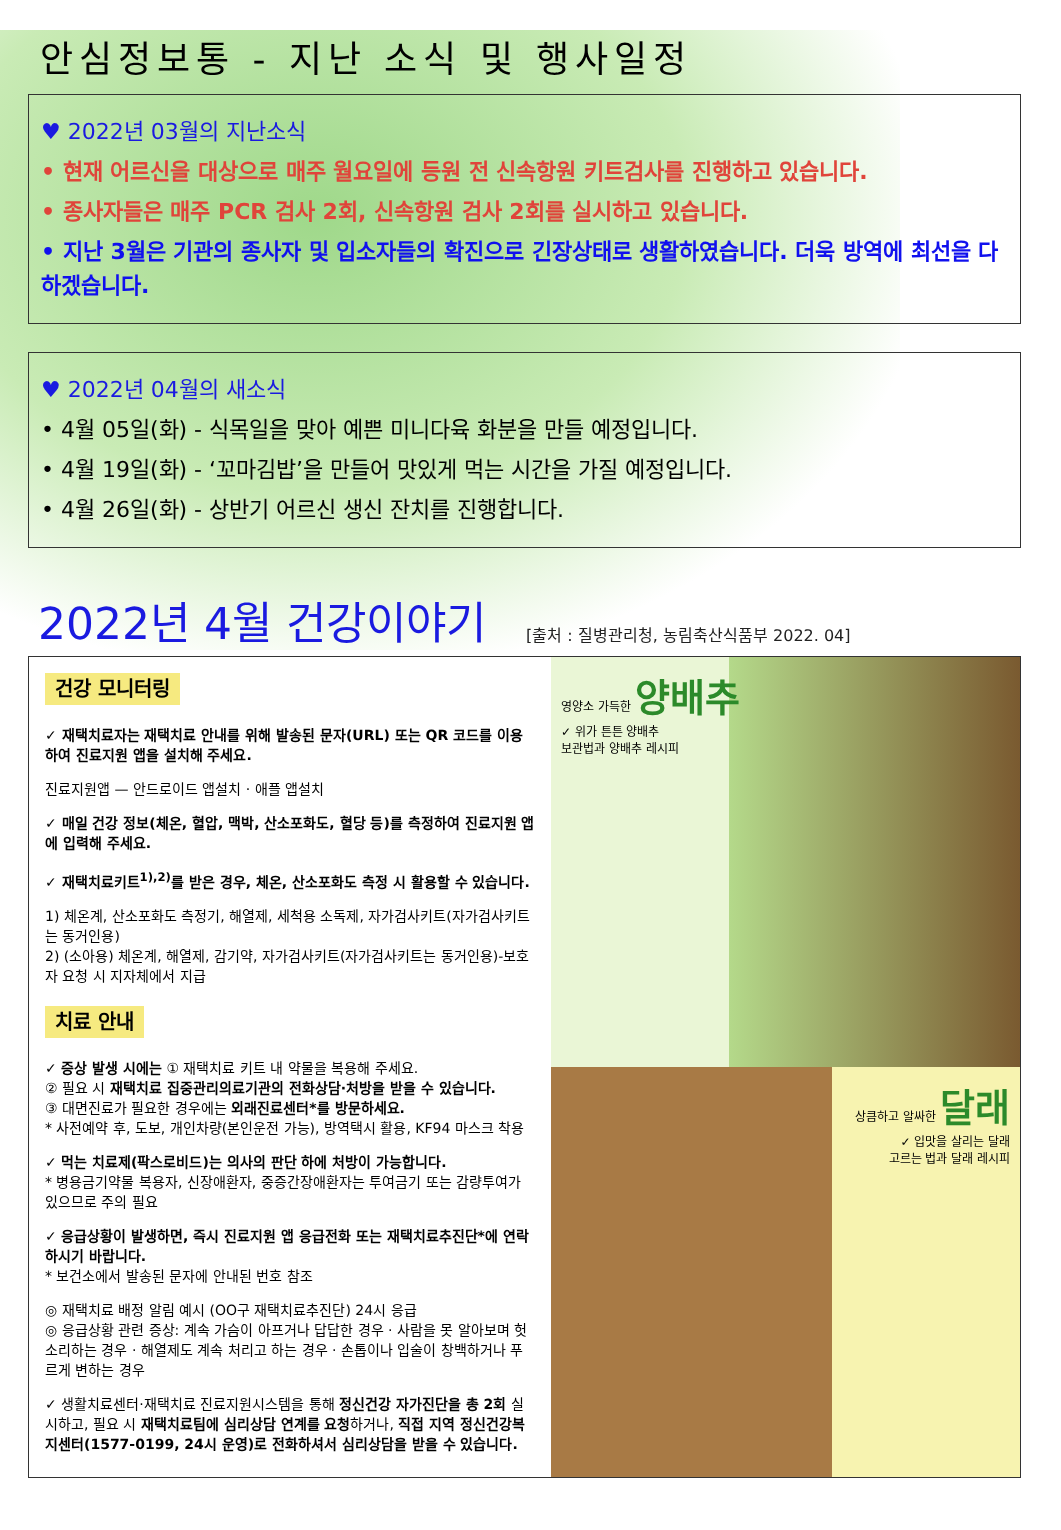안심정보통 - 지난 소식 및 행사일정
♥ 2022년 03월의 지난소식
• 현재 어르신을 대상으로 매주 월요일에 등원 전 신속항원 키트검사를 진행하고 있습니다.
• 종사자들은 매주 PCR 검사 2회, 신속항원 검사 2회를 실시하고 있습니다.
• 지난 3월은 기관의 종사자 및 입소자들의 확진으로 긴장상태로 생활하였습니다. 더욱 방역에 최선을 다 하겠습니다.
♥ 2022년 04월의 새소식
• 4월 05일(화) - 식목일을 맞아 예쁜 미니다육 화분을 만들 예정입니다.
• 4월 19일(화) - ‘꼬마김밥’을 만들어 맛있게 먹는 시간을 가질 예정입니다.
• 4월 26일(화) - 상반기 어르신 생신 잔치를 진행합니다.
2022년 4월 건강이야기 [출처 : 질병관리청, 농림축산식품부 2022. 04]
건강 모니터링
✓ 재택치료자는 재택치료 안내를 위해 발송된 문자(URL) 또는 QR 코드를 이용하여 진료지원 앱을 설치해 주세요.
진료지원앱 — 안드로이드 앱설치 · 애플 앱설치
✓ 매일 건강 정보(체온, 혈압, 맥박, 산소포화도, 혈당 등)를 측정하여 진료지원 앱에 입력해 주세요.
✓ 재택치료키트<sup>1),2)</sup>를 받은 경우, 체온, 산소포화도 측정 시 활용할 수 있습니다.
1) 체온계, 산소포화도 측정기, 해열제, 세척용 소독제, 자가검사키트(자가검사키트는 동거인용)
2) (소아용) 체온계, 해열제, 감기약, 자가검사키트(자가검사키트는 동거인용)-보호자 요청 시 지자체에서 지급
치료 안내
✓ 증상 발생 시에는 ① 재택치료 키트 내 약물을 복용해 주세요.
② 필요 시 재택치료 집중관리의료기관의 전화상담·처방을 받을 수 있습니다.
③ 대면진료가 필요한 경우에는 외래진료센터*를 방문하세요.
* 사전예약 후, 도보, 개인차량(본인운전 가능), 방역택시 활용, KF94 마스크 착용
✓ 먹는 치료제(팍스로비드)는 의사의 판단 하에 처방이 가능합니다.
* 병용금기약물 복용자, 신장애환자, 중증간장애환자는 투여금기 또는 감량투여가 있으므로 주의 필요
✓ 응급상황이 발생하면, 즉시 진료지원 앱 응급전화 또는 재택치료추진단*에 연락하시기 바랍니다.
* 보건소에서 발송된 문자에 안내된 번호 참조
◎ 재택치료 배정 알림 예시 (OO구 재택치료추진단) 24시 응급
◎ 응급상황 관련 증상: 계속 가슴이 아프거나 답답한 경우 · 사람을 못 알아보며 헛소리하는 경우 · 해열제도 계속 처리고 하는 경우 · 손톱이나 입술이 창백하거나 푸르게 변하는 경우
✓ 생활치료센터·재택치료 진료지원시스템을 통해 정신건강 자가진단을 총 2회 실시하고, 필요 시 재택치료팀에 심리상담 연계를 요청하거나, 직접 지역 정신건강복지센터(1577-0199, 24시 운영)로 전화하셔서 심리상담을 받을 수 있습니다.
영양소 가득한 양배추
✓ 위가 튼튼 양배추
보관법과 양배추 레시피
상큼하고 알싸한 달래
✓ 입맛을 살리는 달래
고르는 법과 달래 레시피